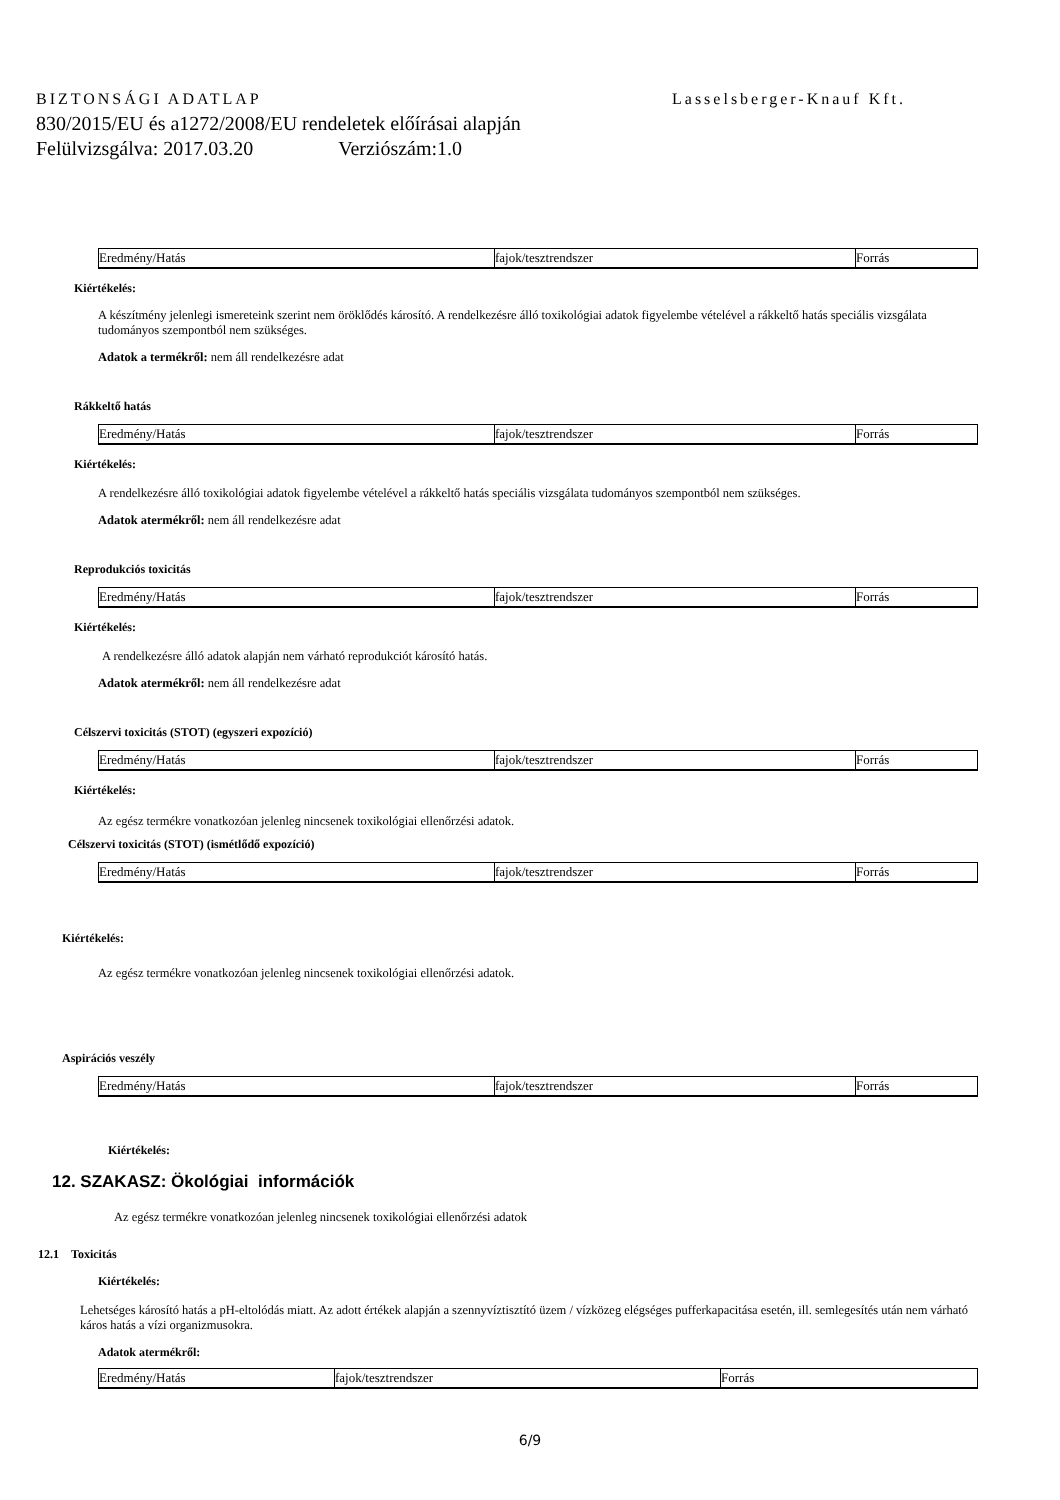BIZTONSÁGI ADATLAP Lasselsberger-Knauf Kft.
830/2015/EU és a1272/2008/EU rendeletek előírásai alapján
Felülvizsgálva: 2017.03.20 Verziószám:1.0
| Eredmény/Hatás | fajok/tesztrendszer | Forrás |
Kiértékelés:
A készítmény jelenlegi ismereteink szerint nem öröklődés károsító. A rendelkezésre álló toxikológiai adatok figyelembe vételével a rákkeltő hatás speciális vizsgálata tudományos szempontból nem szükséges.
Adatok a termékről: nem áll rendelkezésre adat
Rákkeltő hatás
| Eredmény/Hatás | fajok/tesztrendszer | Forrás |
Kiértékelés:
A rendelkezésre álló toxikológiai adatok figyelembe vételével a rákkeltő hatás speciális vizsgálata tudományos szempontból nem szükséges.
Adatok atermékről: nem áll rendelkezésre adat
Reprodukciós toxicitás
| Eredmény/Hatás | fajok/tesztrendszer | Forrás |
Kiértékelés:
A rendelkezésre álló adatok alapján nem várható reprodukciót károsító hatás.
Adatok atermékről: nem áll rendelkezésre adat
Célszervi toxicitás (STOT) (egyszeri expozíció)
| Eredmény/Hatás | fajok/tesztrendszer | Forrás |
Kiértékelés:
Az egész termékre vonatkozóan jelenleg nincsenek toxikológiai ellenőrzési adatok.
Célszervi toxicitás (STOT) (ismétlődő expozíció)
| Eredmény/Hatás | fajok/tesztrendszer | Forrás |
Kiértékelés:
Az egész termékre vonatkozóan jelenleg nincsenek toxikológiai ellenőrzési adatok.
Aspirációs veszély
| Eredmény/Hatás | fajok/tesztrendszer | Forrás |
Kiértékelés:
12. SZAKASZ: Ökológiai információk
Az egész termékre vonatkozóan jelenleg nincsenek toxikológiai ellenőrzési adatok
12.1 Toxicitás
Kiértékelés:
Lehetséges károsító hatás a pH-eltolódás miatt. Az adott értékek alapján a szennyvíztisztító üzem / vízközeg elégséges pufferkapacitása esetén, ill. semlegesítés után nem várható káros hatás a vízi organizmusokra.
Adatok atermékről:
| Eredmény/Hatás | fajok/tesztrendszer | Forrás |
6/9